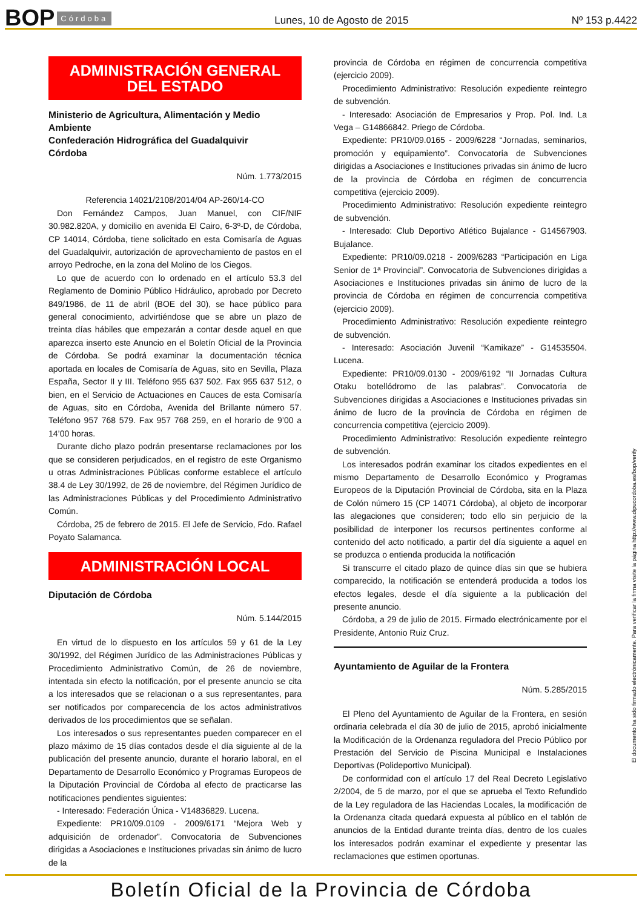BOP Córdoba Lunes, 10 de Agosto de 2015 Nº 153 p.4422
ADMINISTRACIÓN GENERAL
DEL ESTADO
Ministerio de Agricultura, Alimentación y Medio Ambiente
Confederación Hidrográfica del Guadalquivir
Córdoba
Núm. 1.773/2015
Referencia 14021/2108/2014/04 AP-260/14-CO
Don Fernández Campos, Juan Manuel, con CIF/NIF 30.982.820A, y domicilio en avenida El Cairo, 6-3º-D, de Córdoba, CP 14014, Córdoba, tiene solicitado en esta Comisaría de Aguas del Guadalquivir, autorización de aprovechamiento de pastos en el arroyo Pedroche, en la zona del Molino de los Ciegos.
Lo que de acuerdo con lo ordenado en el artículo 53.3 del Reglamento de Dominio Público Hidráulico, aprobado por Decreto 849/1986, de 11 de abril (BOE del 30), se hace público para general conocimiento, advirtiéndose que se abre un plazo de treinta días hábiles que empezarán a contar desde aquel en que aparezca inserto este Anuncio en el Boletín Oficial de la Provincia de Córdoba. Se podrá examinar la documentación técnica aportada en locales de Comisaría de Aguas, sito en Sevilla, Plaza España, Sector II y III. Teléfono 955 637 502. Fax 955 637 512, o bien, en el Servicio de Actuaciones en Cauces de esta Comisaría de Aguas, sito en Córdoba, Avenida del Brillante número 57. Teléfono 957 768 579. Fax 957 768 259, en el horario de 9’00 a 14’00 horas.
Durante dicho plazo podrán presentarse reclamaciones por los que se consideren perjudicados, en el registro de este Organismo u otras Administraciones Públicas conforme establece el artículo 38.4 de Ley 30/1992, de 26 de noviembre, del Régimen Jurídico de las Administraciones Públicas y del Procedimiento Administrativo Común.
Córdoba, 25 de febrero de 2015. El Jefe de Servicio, Fdo. Rafael Poyato Salamanca.
ADMINISTRACIÓN LOCAL
Diputación de Córdoba
Núm. 5.144/2015
En virtud de lo dispuesto en los artículos 59 y 61 de la Ley 30/1992, del Régimen Jurídico de las Administraciones Públicas y Procedimiento Administrativo Común, de 26 de noviembre, intentada sin efecto la notificación, por el presente anuncio se cita a los interesados que se relacionan o a sus representantes, para ser notificados por comparecencia de los actos administrativos derivados de los procedimientos que se señalan.
Los interesados o sus representantes pueden comparecer en el plazo máximo de 15 días contados desde el día siguiente al de la publicación del presente anuncio, durante el horario laboral, en el Departamento de Desarrollo Económico y Programas Europeos de la Diputación Provincial de Córdoba al efecto de practicarse las notificaciones pendientes siguientes:
- Interesado: Federación Única - V14836829. Lucena.
Expediente: PR10/09.0109 - 2009/6171 “Mejora Web y adquisición de ordenador”. Convocatoria de Subvenciones dirigidas a Asociaciones e Instituciones privadas sin ánimo de lucro de la
provincia de Córdoba en régimen de concurrencia competitiva (ejercicio 2009).
Procedimiento Administrativo: Resolución expediente reintegro de subvención.
- Interesado: Asociación de Empresarios y Prop. Pol. Ind. La Vega – G14866842. Priego de Córdoba.
Expediente: PR10/09.0165 - 2009/6228 “Jornadas, seminarios, promoción y equipamiento”. Convocatoria de Subvenciones dirigidas a Asociaciones e Instituciones privadas sin ánimo de lucro de la provincia de Córdoba en régimen de concurrencia competitiva (ejercicio 2009).
Procedimiento Administrativo: Resolución expediente reintegro de subvención.
- Interesado: Club Deportivo Atlético Bujalance - G14567903. Bujalance.
Expediente: PR10/09.0218 - 2009/6283 “Participación en Liga Senior de 1ª Provincial”. Convocatoria de Subvenciones dirigidas a Asociaciones e Instituciones privadas sin ánimo de lucro de la provincia de Córdoba en régimen de concurrencia competitiva (ejercicio 2009).
Procedimiento Administrativo: Resolución expediente reintegro de subvención.
- Interesado: Asociación Juvenil “Kamikaze” - G14535504. Lucena.
Expediente: PR10/09.0130 - 2009/6192 “II Jornadas Cultura Otaku botellódromo de las palabras”. Convocatoria de Subvenciones dirigidas a Asociaciones e Instituciones privadas sin ánimo de lucro de la provincia de Córdoba en régimen de concurrencia competitiva (ejercicio 2009).
Procedimiento Administrativo: Resolución expediente reintegro de subvención.
Los interesados podrán examinar los citados expedientes en el mismo Departamento de Desarrollo Económico y Programas Europeos de la Diputación Provincial de Córdoba, sita en la Plaza de Colón número 15 (CP 14071 Córdoba), al objeto de incorporar las alegaciones que consideren; todo ello sin perjuicio de la posibilidad de interponer los recursos pertinentes conforme al contenido del acto notificado, a partir del día siguiente a aquel en se produzca o entienda producida la notificación
Si transcurre el citado plazo de quince días sin que se hubiera comparecido, la notificación se entenderá producida a todos los efectos legales, desde el día siguiente a la publicación del presente anuncio.
Córdoba, a 29 de julio de 2015. Firmado electrónicamente por el Presidente, Antonio Ruiz Cruz.
Ayuntamiento de Aguilar de la Frontera
Núm. 5.285/2015
El Pleno del Ayuntamiento de Aguilar de la Frontera, en sesión ordinaria celebrada el día 30 de julio de 2015, aprobó inicialmente la Modificación de la Ordenanza reguladora del Precio Público por Prestación del Servicio de Piscina Municipal e Instalaciones Deportivas (Polideportivo Municipal).
De conformidad con el artículo 17 del Real Decreto Legislativo 2/2004, de 5 de marzo, por el que se aprueba el Texto Refundido de la Ley reguladora de las Haciendas Locales, la modificación de la Ordenanza citada quedará expuesta al público en el tablón de anuncios de la Entidad durante treinta días, dentro de los cuales los interesados podrán examinar el expediente y presentar las reclamaciones que estimen oportunas.
El documento ha sido firmado electrónicamente. Para verificar la firma visite la página http://www.dipucordoba.es/bop/verify
Boletín Oficial de la Provincia de Córdoba